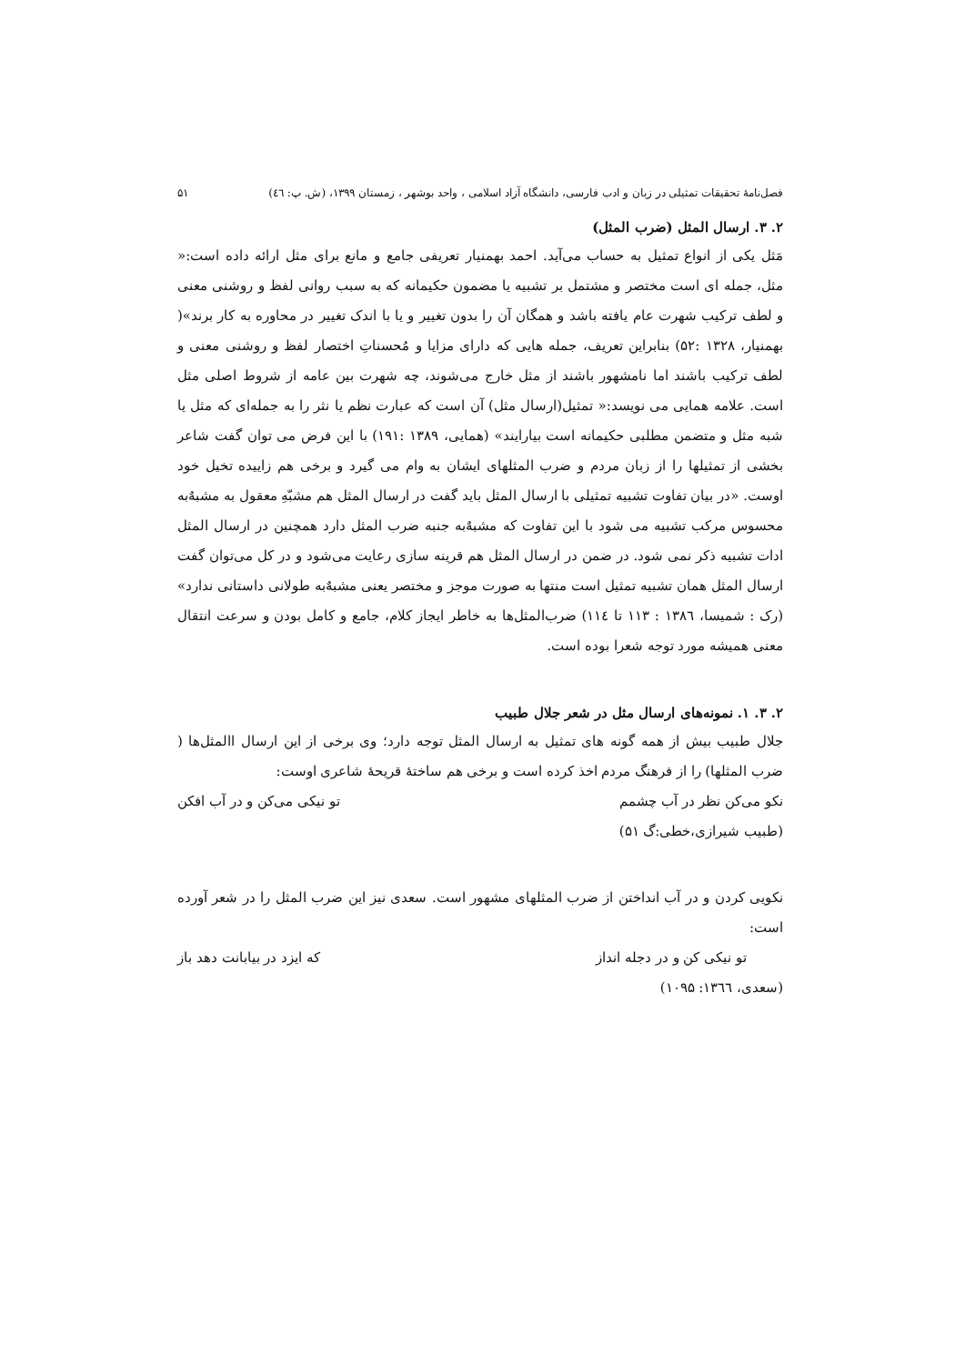فصل‌نامهٔ تحقیقات تمثیلی در زبان و ادب فارسی، دانشگاه آزاد اسلامی ، واحد بوشهر ، زمستان ۱۳۹۹، (ش. پ: ٤٦) ۵۱
۲. ۳. ارسال المثل (ضرب المثل)
مَثل یکی از انواع تمثیل به حساب می‌آید. احمد بهمنیار تعریفی جامع و مانع برای مثل ارائه داده است:« مثل، جمله ای است مختصر و مشتمل بر تشبیه یا مضمون حکیمانه که به سبب روانی لفظ و روشنی معنی و لطف ترکیب شهرت عام یافته باشد و همگان آن را بدون تغییر و یا با اندک تغییر در محاوره به کار برند»( بهمنیار، ۱۳۲۸ :۵۲) بنابراین تعریف، جمله هایی که دارای مزایا و مُحسناتِ اختصار لفظ و روشنی معنی و لطف ترکیب باشند اما نامشهور باشند از مثل خارج می‌شوند، چه شهرت بین عامه از شروط اصلی مثل است. علامه همایی می نویسد:« تمثیل(ارسال مثل) آن است که عبارت نظم یا نثر را به جمله‌ای که مثل یا شبه مثل و متضمن مطلبی حکیمانه است بیارایند» (همایی، ۱۳۸۹ :۱۹۱) با این فرض می توان گفت شاعر بخشی از تمثیلها را از زبان مردم و ضرب المثلهای ایشان به وام می گیرد و برخی هم زاییده تخیل خود اوست. «در بیان تفاوت تشبیه تمثیلی با ارسال المثل باید گفت در ارسال المثل هم مشبّهِ معقول به مشبهٌ‌به محسوس مرکب تشبیه می شود با این تفاوت که مشبهٌ‌به جنبه ضرب المثل دارد همچنین در ارسال المثل ادات تشبیه ذکر نمی شود. در ضمن در ارسال المثل هم قرینه سازی رعایت می‌شود و در کل می‌توان گفت ارسال المثل همان تشبیه تمثیل است منتها به صورت موجز و مختصر یعنی مشبهٌ‌به طولانی داستانی ندارد» (رک : شمیسا، ۱۳۸٦ : ۱۱۳ تا ۱۱٤) ضرب‌المثل‌ها به خاطر ایجاز کلام، جامع و کامل بودن و سرعت انتقال معنی همیشه مورد توجه شعرا بوده است.
۲. ۳. ۱. نمونه‌های ارسال مثل در شعر جلال طبیب
جلال طبیب بیش از همه گونه های تمثیل به ارسال المثل توجه دارد؛ وی برخی از این ارسال االمثل‌ها ( ضرب المثلها) را از فرهنگ مردم اخذ کرده است و برخی هم ساختهٔ قریحهٔ شاعری اوست:
نکو می‌کن نظر در آب چشمم تو نیکی می‌کن و در آب افکن
(طبیب شیرازی،خطی:گ ۵۱)
نکویی کردن و در آب انداختن از ضرب المثلهای مشهور است. سعدی نیز این ضرب المثل را در شعر آورده است:
تو نیکی کن و در دجله انداز که ایزد در بیابانت دهد باز
(سعدی، ۱۳٦٦: ۱۰۹۵)